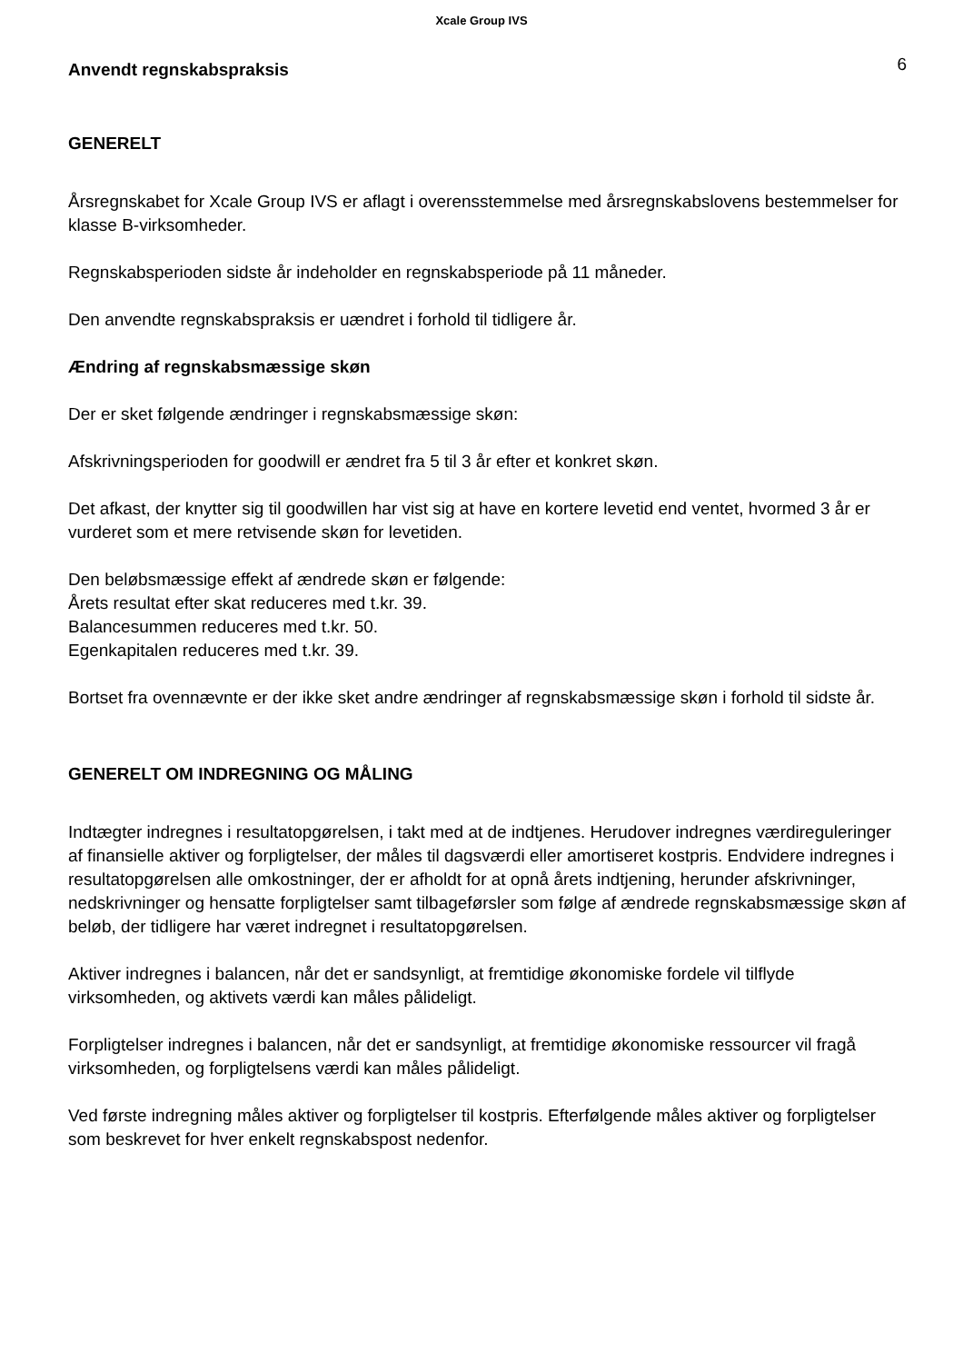Xcale Group IVS
Anvendt regnskabspraksis
6
GENERELT
Årsregnskabet for Xcale Group IVS er aflagt i overensstemmelse med årsregnskabslovens bestemmelser for klasse B-virksomheder.
Regnskabsperioden sidste år indeholder en regnskabsperiode på 11 måneder.
Den anvendte regnskabspraksis er uændret i forhold til tidligere år.
Ændring af regnskabsmæssige skøn
Der er sket følgende ændringer i regnskabsmæssige skøn:
Afskrivningsperioden for goodwill er ændret fra 5 til 3 år efter et konkret skøn.
Det afkast, der knytter sig til goodwillen har vist sig at have en kortere levetid end ventet, hvormed 3 år er vurderet som et mere retvisende skøn for levetiden.
Den beløbsmæssige effekt af ændrede skøn er følgende:
Årets resultat efter skat reduceres med t.kr. 39.
Balancesummen reduceres med t.kr. 50.
Egenkapitalen reduceres med t.kr. 39.
Bortset fra ovennævnte er der ikke sket andre ændringer af regnskabsmæssige skøn i forhold til sidste år.
GENERELT OM INDREGNING OG MÅLING
Indtægter indregnes i resultatopgørelsen, i takt med at de indtjenes. Herudover indregnes værdireguleringer af finansielle aktiver og forpligtelser, der måles til dagsværdi eller amortiseret kostpris. Endvidere indregnes i resultatopgørelsen alle omkostninger, der er afholdt for at opnå årets indtjening, herunder afskrivninger, nedskrivninger og hensatte forpligtelser samt tilbageførsler som følge af ændrede regnskabsmæssige skøn af beløb, der tidligere har været indregnet i resultatopgørelsen.
Aktiver indregnes i balancen, når det er sandsynligt, at fremtidige økonomiske fordele vil tilflyde virksomheden, og aktivets værdi kan måles pålideligt.
Forpligtelser indregnes i balancen, når det er sandsynligt, at fremtidige økonomiske ressourcer vil fragå virksomheden, og forpligtelsens værdi kan måles pålideligt.
Ved første indregning måles aktiver og forpligtelser til kostpris. Efterfølgende måles aktiver og forpligtelser som beskrevet for hver enkelt regnskabspost nedenfor.